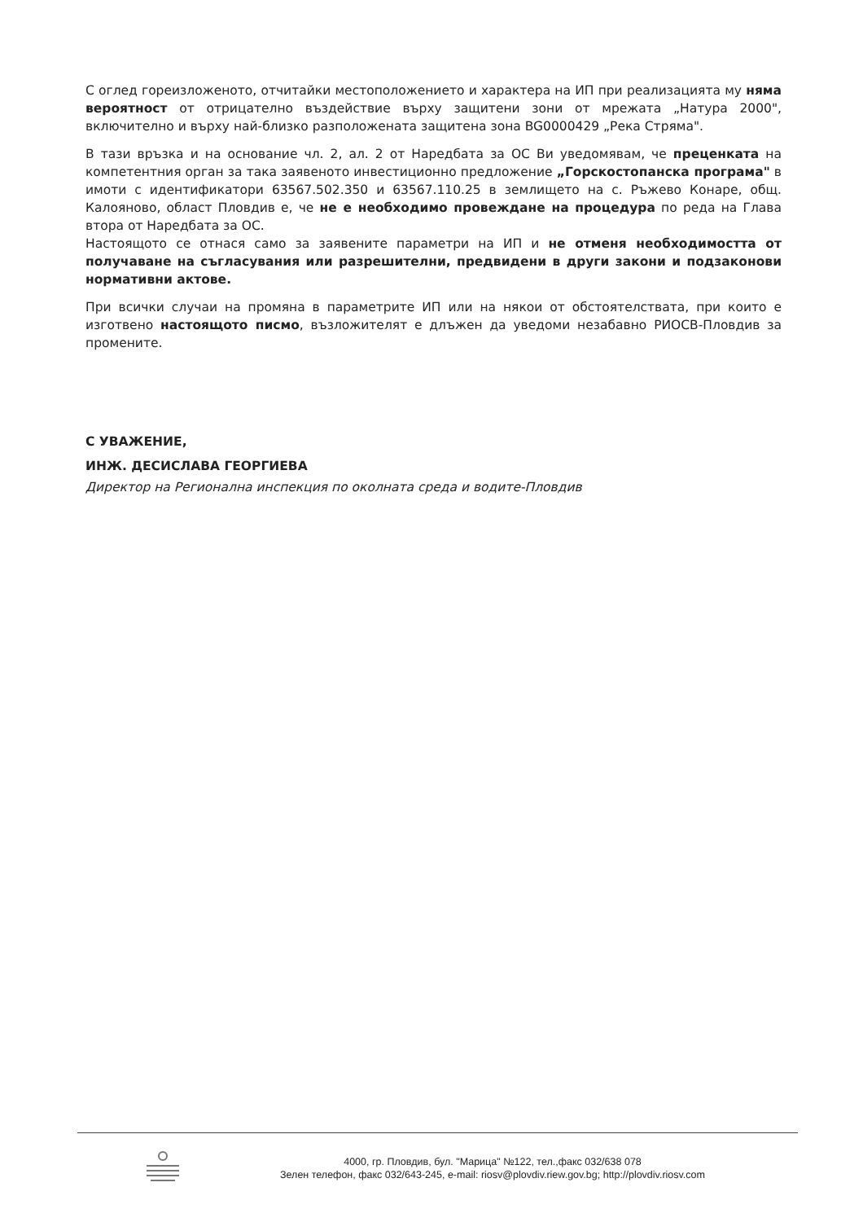С оглед гореизложеното, отчитайки местоположението и характера на ИП при реализацията му няма вероятност от отрицателно въздействие върху защитени зони от мрежата „Натура 2000", включително и върху най-близко разположената защитена зона BG0000429 „Река Стряма".
В тази връзка и на основание чл. 2, ал. 2 от Наредбата за ОС Ви уведомявам, че преценката на компетентния орган за така заявеното инвестиционно предложение „Горскостопанска програма" в имоти с идентификатори 63567.502.350 и 63567.110.25 в землището на с. Ръжево Конаре, общ. Калояново, област Пловдив е, че не е необходимо провеждане на процедура по реда на Глава втора от Наредбата за ОС.
Настоящото се отнася само за заявените параметри на ИП и не отменя необходимостта от получаване на съгласувания или разрешителни, предвидени в други закони и подзаконови нормативни актове.
При всички случаи на промяна в параметрите ИП или на някои от обстоятелствата, при които е изготвено настоящото писмо, възложителят е длъжен да уведоми незабавно РИОСВ-Пловдив за промените.
С УВАЖЕНИЕ,
ИНЖ. ДЕСИСЛАВА ГЕОРГИЕВА
Директор на Регионална инспекция по околната среда и водите-Пловдив
4000, гр. Пловдив, бул. "Марица" №122, тел.,факс 032/638 078
Зелен телефон, факс 032/643-245, e-mail: riosv@plovdiv.riew.gov.bg; http://plovdiv.riosv.com